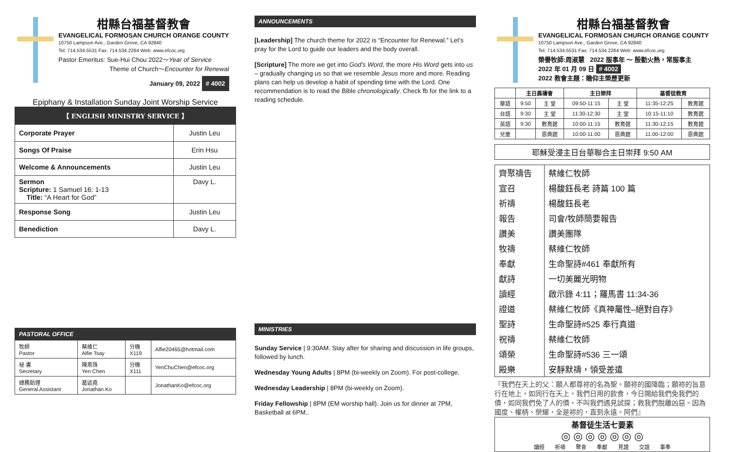柑縣台福基督教會
EVANGELICAL FORMOSAN CHURCH ORANGE COUNTY
10750 Lampson Ave., Garden Grove, CA 92840
Tel: 714.534.5531 Fax: 714.534.2264 Web: www.efcoc.org
Pastor Emeritus: Sue-Hui Chou 2022～Year of Service
Theme of Church～Encounter for Renewal
January 09, 2022 # 4002
Epiphany & Installation Sunday Joint Worship Service
| 【 ENGLISH MINISTRY SERVICE 】 | |
| --- | --- |
| Corporate Prayer | Justin Leu |
| Songs Of Praise | Erin Hsu |
| Welcome & Announcements | Justin Leu |
| Sermon Scripture: 1 Samuel 16: 1-13 Title: “A Heart for God” | Davy L. |
| Response Song | Justin Leu |
| Benediction | Davy L. |
| PASTORAL OFFICE | | | |
| 牧師 Pastor | 蔡維仁 Alfie Tsay | 分機 X119 | Alfie20465@hotmail.com |
| 祕 書 Secretary | 陳燕珠 Yen Chen | 分機 X111 | YenChuChen@efcoc.org |
| 總務助理 General Assistant | 葛述堯 Jonathan Ko | | JonathanKo@efcoc.org |
ANNOUNCEMENTS
[Leadership] The church theme for 2022 is “Encounter for Renewal.” Let’s pray for the Lord to guide our leaders and the body overall.
[Scripture] The more we get into God’s Word, the more His Word gets into us – gradually changing us so that we resemble Jesus more and more. Reading plans can help us develop a habit of spending time with the Lord. One recommendation is to read the Bible chronologically. Check fb for the link to a reading schedule.
MINISTRIES
Sunday Service | 9:30AM. Stay after for sharing and discussion in life groups, followed by lunch.
Wednesday Young Adults | 8PM (bi-weekly on Zoom). For post-college.
Wednesday Leadership | 8PM (bi-weekly on Zoom).
Friday Fellowship | 8PM (EM worship hall). Join us for dinner at 7PM, Basketball at 6PM..
柑縣台福基督教會
EVANGELICAL FORMOSAN CHURCH ORANGE COUNTY
10750 Lampson Ave., Garden Grove, CA 92840
Tel: 714.534.5531 Fax: 714.534.2264 Web: www.efcoc.org
榮譽牧師:周淑慧 2022 服事年 ～ 殷勤火熱，常服事主
2022 年 01 月 09 日 # 4002
2022 教會主題：瞻仰主榮歷更新
| | 主日晨禱會 | | 主日崇拜 | | 基督徒教育 | |
| --- | --- | --- | --- | --- | --- | --- |
| 華語 | 9:50 | 主 堂 | 09:50-11:15 | 主 堂 | 11:35-12:25 | 教育館 |
| 台語 | 9:30 | 主 堂 | 11:30-12:30 | 主 堂 | 10:15-11:10 | 教育館 |
| 英語 | 9:30 | 教育館 | 10:00-11:15 | 教育館 | 11:30-12:15 | 教育館 |
| 兒童 | | 恩典館 | 10:00-11:00 | 恩典館 | 11:00-12:00 | 恩典館 |
耶穌受浸主日台華聯合主日崇拜 9:50 AM
| 齊聚禱告 | 蔡維仁牧師 |
| 宣召 | 楊馥鈺長老 詩篇 100 篇 |
| 祈禱 | 楊馥鈺長老 |
| 報告 | 司會/牧師簡要報告 |
| 讚美 | 讚美團隊 |
| 牧禱 | 蔡維仁牧師 |
| 奉獻 | 生命聖詩#461 奉獻所有 |
| 獻詩 | 一切美麗光明物 |
| 讀經 | 啟示錄 4:11；羅馬書 11:34-36 |
| 證道 | 蔡維仁牧師《真神屬性–絕對自存》 |
| 聖詩 | 生命聖詩#525 奉行真道 |
| 祝禱 | 蔡維仁牧師 |
| 頌榮 | 生命聖詩#536 三一頌 |
| 殿樂 | 安靜默禱，領受差遣 |
『我們在天上的父：願人都尊祢的名為聖。願祢的國降臨；願祢的旨意行在地上，如同行在天上。我們日用的飲食，今日賜給我們免我們的債，如同我們免了人的債。不叫我們遇見試探；救我們脫離凶惡。因為國度、權柄、榮耀，全是祢的，直到永遠。阿們』
基督徒生活七要素
◎ ◎ ◎ ◎ ◎ ◎ ◎
讀經 祈禱 聚會 奉獻 見證 交誼 事奉